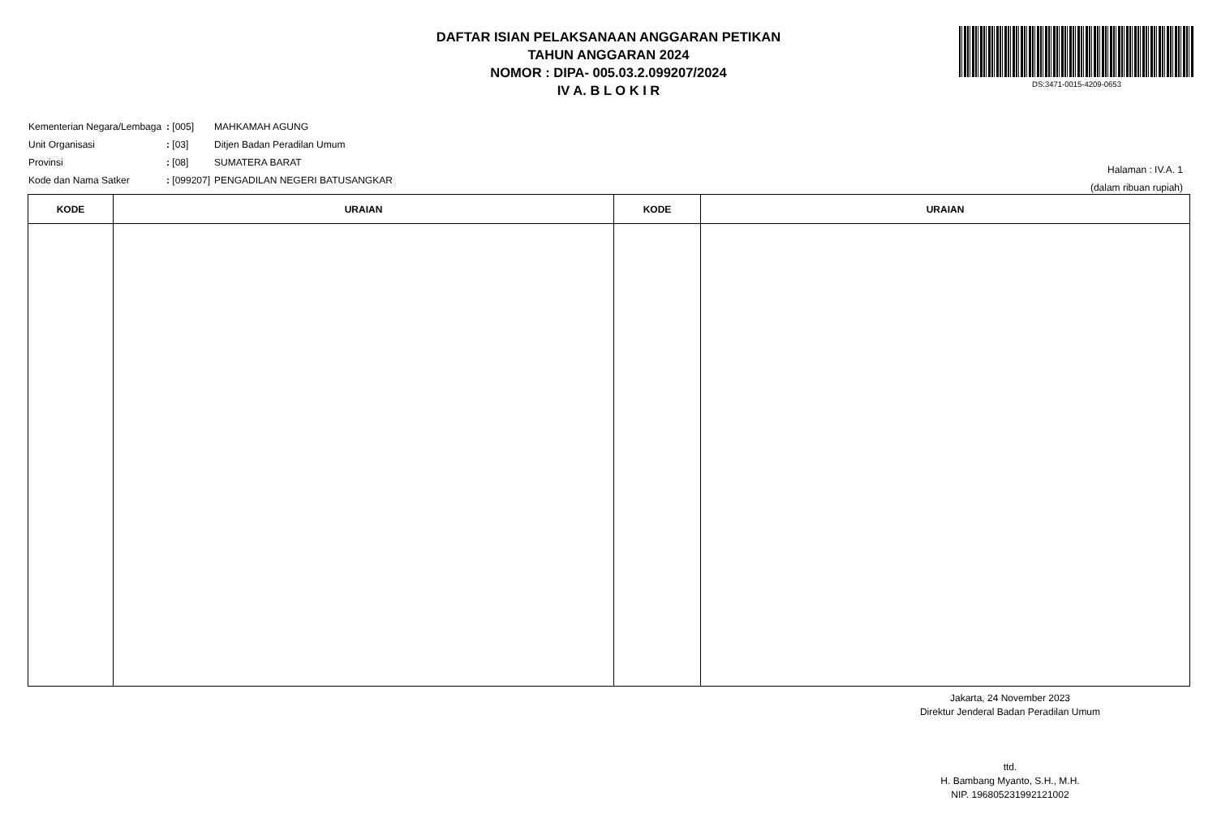DAFTAR ISIAN PELAKSANAAN ANGGARAN PETIKAN
TAHUN ANGGARAN 2024
NOMOR : DIPA- 005.03.2.099207/2024
IV A. B L O K I R
DS:3471-0015-4209-0653
| Kementerian Negara/Lembaga | : [005] | MAHKAMAH AGUNG |
| Unit Organisasi | : [03] | Ditjen Badan Peradilan Umum |
| Provinsi | : [08] | SUMATERA BARAT |
| Kode dan Nama Satker | : [099207] | PENGADILAN NEGERI BATUSANGKAR |
Halaman : IV.A. 1
(dalam ribuan rupiah)
| KODE | URAIAN | KODE | URAIAN |
| --- | --- | --- | --- |
Jakarta, 24 November 2023
Direktur Jenderal Badan Peradilan Umum
ttd.
H. Bambang Myanto, S.H., M.H.
NIP. 196805231992121002